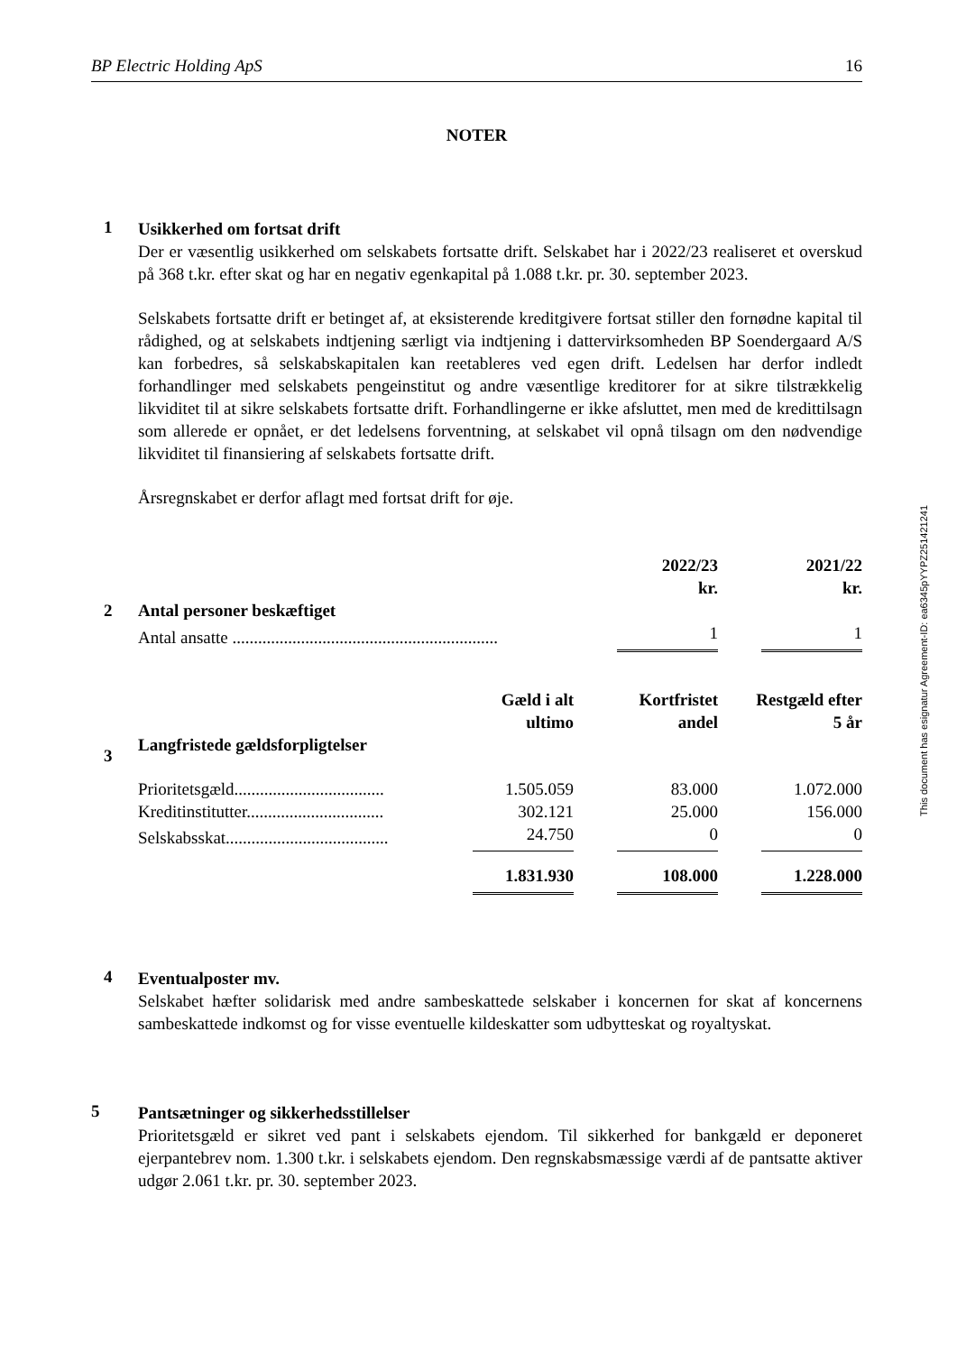BP Electric Holding ApS 16
NOTER
1
Usikkerhed om fortsat drift
Der er væsentlig usikkerhed om selskabets fortsatte drift. Selskabet har i 2022/23 realiseret et overskud på 368 t.kr. efter skat og har en negativ egenkapital på 1.088 t.kr. pr. 30. september 2023.
Selskabets fortsatte drift er betinget af, at eksisterende kreditgivere fortsat stiller den fornødne kapital til rådighed, og at selskabets indtjening særligt via indtjening i dattervirksomheden BP Soendergaard A/S kan forbedres, så selskabskapitalen kan reetableres ved egen drift. Ledelsen har derfor indledt forhandlinger med selskabets pengeinstitut og andre væsentlige kreditorer for at sikre tilstrækkelig likviditet til at sikre selskabets fortsatte drift. Forhandlingerne er ikke afsluttet, men med de kredittilsagn som allerede er opnået, er det ledelsens forventning, at selskabet vil opnå tilsagn om den nødvendige likviditet til finansiering af selskabets fortsatte drift.
Årsregnskabet er derfor aflagt med fortsat drift for øje.
| | | 2022/23 kr. | 2021/22 kr. |
| --- | --- | --- | --- |
| 2 | Antal personer beskæftiget | | |
| | Antal ansatte .............................................................. | 1 | 1 |
| | | Gæld i alt ultimo | Kortfristet andel | Restgæld efter 5 år |
| --- | --- | --- | --- | --- |
| 3 | Langfristede gældsforpligtelser | | | |
| | Prioritetsgæld................................... | 1.505.059 | 83.000 | 1.072.000 |
| | Kreditinstitutter................................ | 302.121 | 25.000 | 156.000 |
| | Selskabsskat...................................... | 24.750 | 0 | 0 |
| | | 1.831.930 | 108.000 | 1.228.000 |
4
Eventualposter mv.
Selskabet hæfter solidarisk med andre sambeskattede selskaber i koncernen for skat af koncernens sambeskattede indkomst og for visse eventuelle kildeskatter som udbytteskat og royaltyskat.
5
Pantsætninger og sikkerhedsstillelser
Prioritetsgæld er sikret ved pant i selskabets ejendom. Til sikkerhed for bankgæld er deponeret ejerpantebrev nom. 1.300 t.kr. i selskabets ejendom. Den regnskabsmæssige værdi af de pantsatte aktiver udgør 2.061 t.kr. pr. 30. september 2023.
This document has esignatur Agreement-ID: ea6345pYYPZ251421241